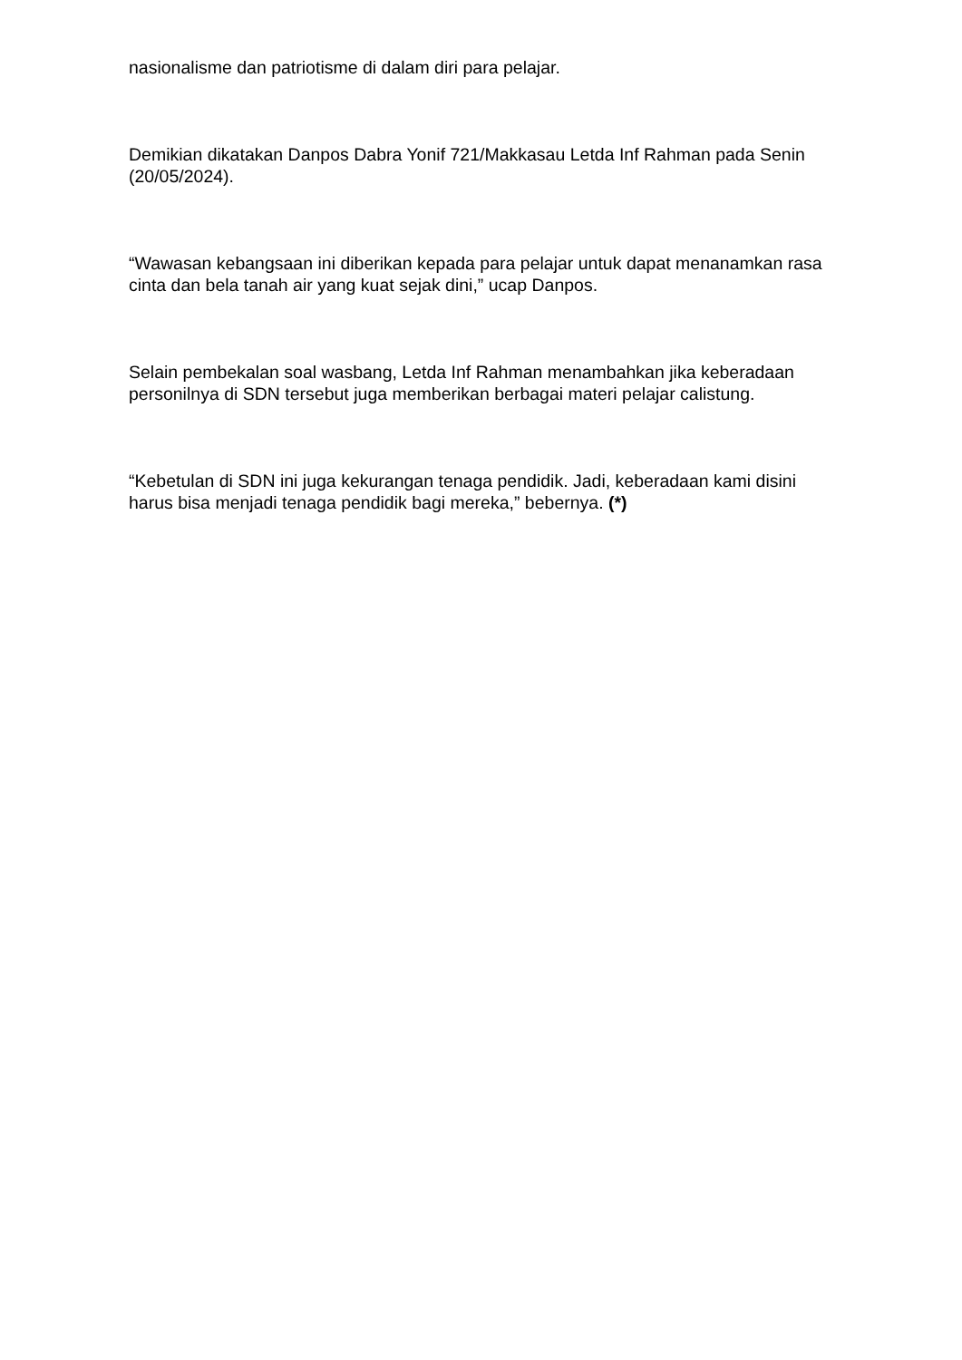nasionalisme dan patriotisme di dalam diri para pelajar.
Demikian dikatakan Danpos Dabra Yonif 721/Makkasau Letda Inf Rahman pada Senin (20/05/2024).
“Wawasan kebangsaan ini diberikan kepada para pelajar untuk dapat menanamkan rasa cinta dan bela tanah air yang kuat sejak dini,” ucap Danpos.
Selain pembekalan soal wasbang, Letda Inf Rahman menambahkan jika keberadaan personilnya di SDN tersebut juga memberikan berbagai materi pelajar calistung.
“Kebetulan di SDN ini juga kekurangan tenaga pendidik. Jadi, keberadaan kami disini harus bisa menjadi tenaga pendidik bagi mereka,” bebernya. (*)